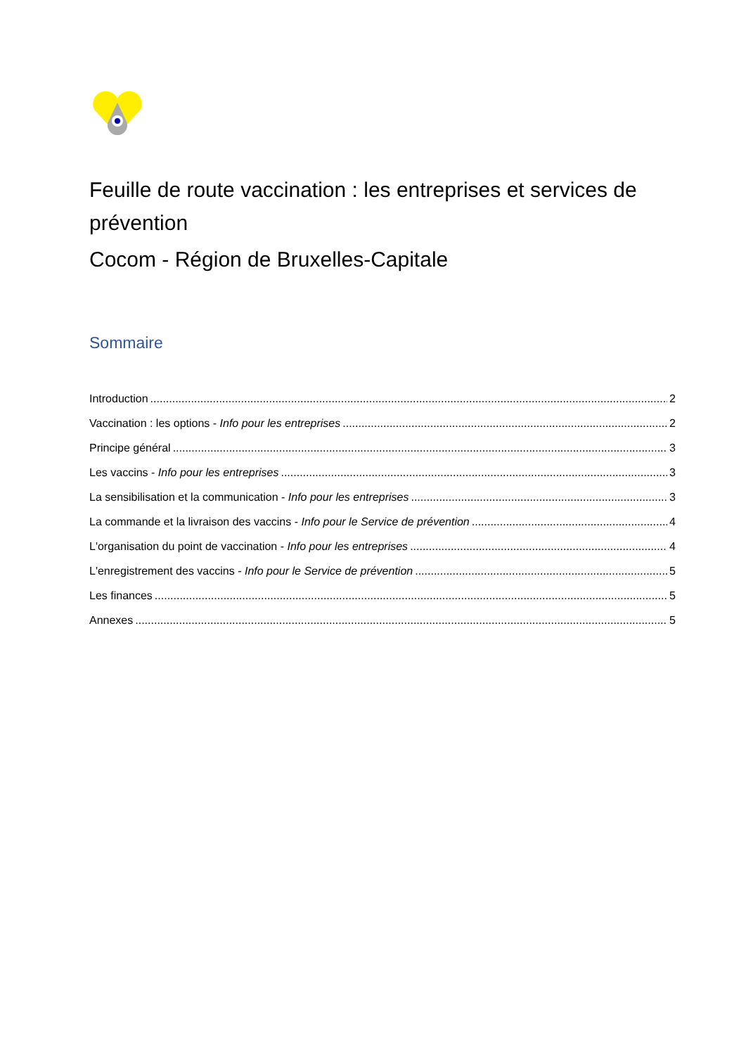Feuille de route vaccination : les entreprises et services de prévention
Cocom - Région de Bruxelles-Capitale
Sommaire
Introduction 2
Vaccination : les options - Info pour les entreprises 2
Principe général 3
Les vaccins - Info pour les entreprises 3
La sensibilisation et la communication - Info pour les entreprises 3
La commande et la livraison des vaccins - Info pour le Service de prévention 4
L'organisation du point de vaccination - Info pour les entreprises 4
L'enregistrement des vaccins - Info pour le Service de prévention 5
Les finances 5
Annexes 5